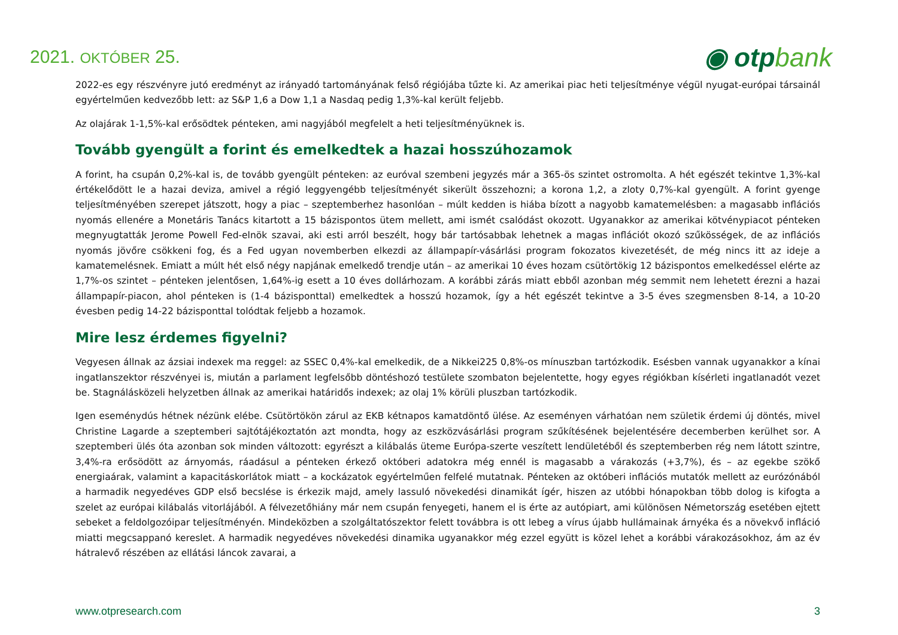2021. OKTÓBER 25.
◉ otpbank
2022-es egy részvényre jutó eredményt az irányadó tartományának felső régiójába tűzte ki. Az amerikai piac heti teljesítménye végül nyugat-európai társainál egyértelműen kedvezőbb lett: az S&P 1,6 a Dow 1,1 a Nasdaq pedig 1,3%-kal került feljebb.
Az olajárak 1-1,5%-kal erősödtek pénteken, ami nagyjából megfelelt a heti teljesítményüknek is.
Tovább gyengült a forint és emelkedtek a hazai hosszúhozamok
A forint, ha csupán 0,2%-kal is, de tovább gyengült pénteken: az euróval szembeni jegyzés már a 365-ös szintet ostromolta. A hét egészét tekintve 1,3%-kal értékelődött le a hazai deviza, amivel a régió leggyengébb teljesítményét sikerült összehozni; a korona 1,2, a zloty 0,7%-kal gyengült. A forint gyenge teljesítményében szerepet játszott, hogy a piac – szeptemberhez hasonlóan – múlt kedden is hiába bízott a nagyobb kamatemelésben: a magasabb inflációs nyomás ellenére a Monetáris Tanács kitartott a 15 bázispontos ütem mellett, ami ismét csalódást okozott. Ugyanakkor az amerikai kötvénypiacot pénteken megnyugtatták Jerome Powell Fed-elnök szavai, aki esti arról beszélt, hogy bár tartósabbak lehetnek a magas inflációt okozó szűkösségek, de az inflációs nyomás jövőre csökkeni fog, és a Fed ugyan novemberben elkezdi az állampapír-vásárlási program fokozatos kivezetését, de még nincs itt az ideje a kamatemelésnek. Emiatt a múlt hét első négy napjának emelkedő trendje után – az amerikai 10 éves hozam csütörtökig 12 bázispontos emelkedéssel elérte az 1,7%-os szintet – pénteken jelentősen, 1,64%-ig esett a 10 éves dollárhozam. A korábbi zárás miatt ebből azonban még semmit nem lehetett érezni a hazai állampapír-piacon, ahol pénteken is (1-4 bázisponttal) emelkedtek a hosszú hozamok, így a hét egészét tekintve a 3-5 éves szegmensben 8-14, a 10-20 évesben pedig 14-22 bázisponttal tolódtak feljebb a hozamok.
Mire lesz érdemes figyelni?
Vegyesen állnak az ázsiai indexek ma reggel: az SSEC 0,4%-kal emelkedik, de a Nikkei225 0,8%-os mínuszban tartózkodik. Esésben vannak ugyanakkor a kínai ingatlanszektor részvényei is, miután a parlament legfelsőbb döntéshozó testülete szombaton bejelentette, hogy egyes régiókban kísérleti ingatlanadót vezet be. Stagnálásközeli helyzetben állnak az amerikai határidős indexek; az olaj 1% körüli pluszban tartózkodik.
Igen eseménydús hétnek nézünk elébe. Csütörtökön zárul az EKB kétnapos kamatdöntő ülése. Az eseményen várhatóan nem születik érdemi új döntés, mivel Christine Lagarde a szeptemberi sajtótájékoztatón azt mondta, hogy az eszközvásárlási program szűkítésének bejelentésére decemberben kerülhet sor. A szeptemberi ülés óta azonban sok minden változott: egyrészt a kilábalás üteme Európa-szerte veszített lendületéből és szeptemberben rég nem látott szintre, 3,4%-ra erősödött az árnyomás, ráadásul a pénteken érkező októberi adatokra még ennél is magasabb a várakozás (+3,7%), és – az egekbe szökő energiaárak, valamint a kapacitáskorlátok miatt – a kockázatok egyértelműen felfelé mutatnak. Pénteken az októberi inflációs mutatók mellett az eurózónából a harmadik negyedéves GDP első becslése is érkezik majd, amely lassuló növekedési dinamikát ígér, hiszen az utóbbi hónapokban több dolog is kifogta a szelet az európai kilábalás vitorlájából. A félvezetőhiány már nem csupán fenyegeti, hanem el is érte az autópiart, ami különösen Németország esetében ejtett sebeket a feldolgozóipar teljesítményén. Mindeközben a szolgáltatószektor felett továbbra is ott lebeg a vírus újabb hullámainak árnyéka és a növekvő infláció miatti megcsappanó kereslet. A harmadik negyedéves növekedési dinamika ugyanakkor még ezzel együtt is közel lehet a korábbi várakozásokhoz, ám az év hátralevő részében az ellátási láncok zavarai, a
www.otpresearch.com 3